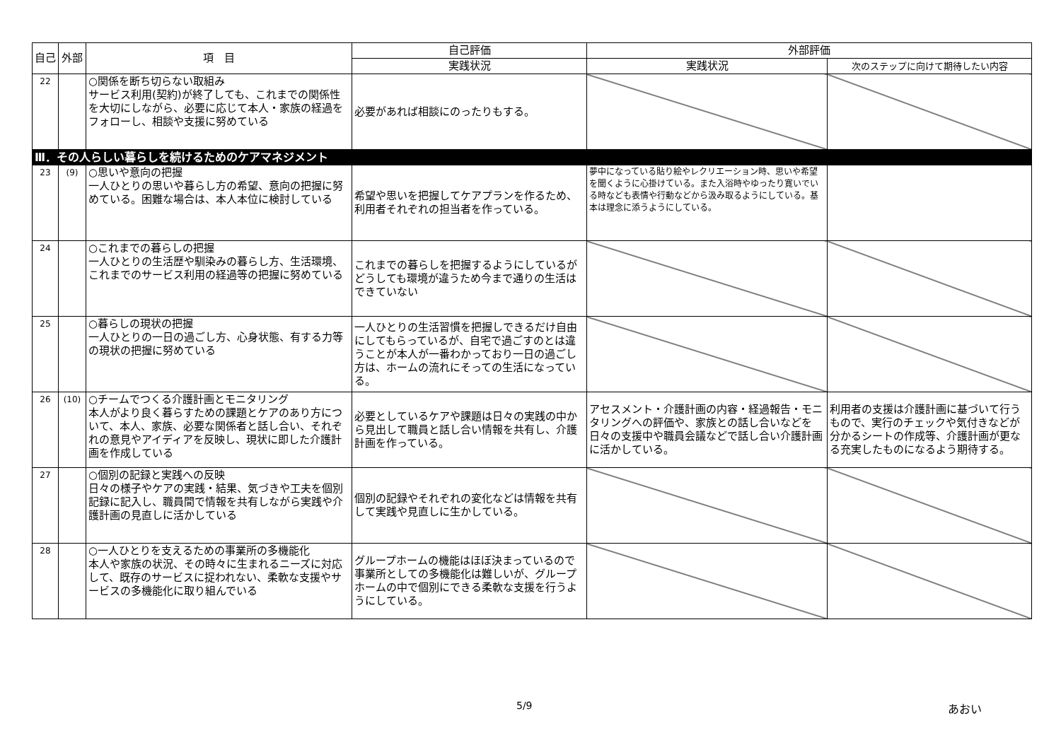| 自己 | 外部 | 項 目 | 自己評価 | 外部評価 | |
| --- | --- | --- | --- | --- | --- |
| | | | 実践状況 | 実践状況 | 次のステップに向けて期待したい内容 |
| 22 | | ○関係を断ち切らない取組み サービス利用(契約)が終了しても、これまでの関係性を大切にしながら、必要に応じて本人・家族の経過をフォローし、相談や支援に努めている | 必要があれば相談にのったりもする。 | | |
| Ⅲ．その人らしい暮らしを続けるためのケアマネジメント | | | | | |
| 23 | (9) | ○思いや意向の把握 一人ひとりの思いや暮らし方の希望、意向の把握に努めている。困難な場合は、本人本位に検討している | 希望や思いを把握してケアプランを作るため、利用者それぞれの担当者を作っている。 | 夢中になっている貼り絵やレクリエーション時、思いや希望を聞くように心掛けている。また入浴時やゆったり寛いでいる時なども表情や行動などから汲み取るようにしている。基本は理念に添うようにしている。 | |
| 24 | | ○これまでの暮らしの把握 一人ひとりの生活歴や馴染みの暮らし方、生活環境、これまでのサービス利用の経過等の把握に努めている | これまでの暮らしを把握するようにしているがどうしても環境が違うため今まで通りの生活はできていない | | |
| 25 | | ○暮らしの現状の把握 一人ひとりの一日の過ごし方、心身状態、有する力等の現状の把握に努めている | 一人ひとりの生活習慣を把握しできるだけ自由にしてもらっているが、自宅で過ごすのとは違うことが本人が一番わかっており一日の過ごし方は、ホームの流れにそっての生活になっている。 | | |
| 26 | (10) | ○チームでつくる介護計画とモニタリング 本人がより良く暮らすための課題とケアのあり方について、本人、家族、必要な関係者と話し合い、それぞれの意見やアイディアを反映し、現状に即した介護計画を作成している | 必要としているケアや課題は日々の実践の中から見出して職員と話し合い情報を共有し、介護計画を作っている。 | アセスメント・介護計画の内容・経過報告・モニタリングへの評価や、家族との話し合いなどを日々の支援中や職員会議などで話し合い介護計画に活かしている。 | 利用者の支援は介護計画に基づいて行うもので、実行のチェックや気付きなどが分かるシートの作成等、介護計画が更なる充実したものになるよう期待する。 |
| 27 | | ○個別の記録と実践への反映 日々の様子やケアの実践・結果、気づきや工夫を個別記録に記入し、職員間で情報を共有しながら実践や介護計画の見直しに活かしている | 個別の記録やそれぞれの変化などは情報を共有して実践や見直しに生かしている。 | | |
| 28 | | ○一人ひとりを支えるための事業所の多機能化 本人や家族の状況、その時々に生まれるニーズに対応して、既存のサービスに捉われない、柔軟な支援やサービスの多機能化に取り組んでいる | グループホームの機能はほぼ決まっているので事業所としての多機能化は難しいが、グループホームの中で個別にできる柔軟な支援を行うようにしている。 | | |
5/9 あおい